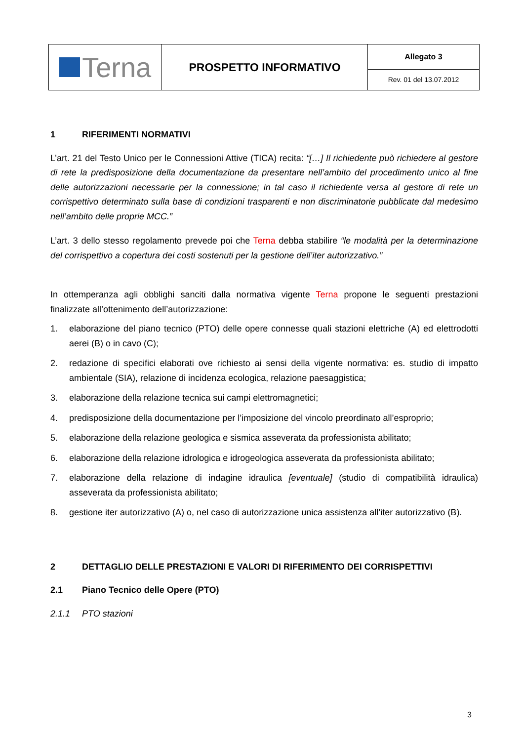| Terna | PROSPETTO INFORMATIVO | Allegato 3 |
| | | Rev. 01 del 13.07.2012 |
1 RIFERIMENTI NORMATIVI
L’art. 21 del Testo Unico per le Connessioni Attive (TICA) recita: “[…] Il richiedente può richiedere al gestore di rete la predisposizione della documentazione da presentare nell’ambito del procedimento unico al fine delle autorizzazioni necessarie per la connessione; in tal caso il richiedente versa al gestore di rete un corrispettivo determinato sulla base di condizioni trasparenti e non discriminatorie pubblicate dal medesimo nell’ambito delle proprie MCC.”
L’art. 3 dello stesso regolamento prevede poi che Terna debba stabilire “le modalità per la determinazione del corrispettivo a copertura dei costi sostenuti per la gestione dell’iter autorizzativo.”
In ottemperanza agli obblighi sanciti dalla normativa vigente Terna propone le seguenti prestazioni finalizzate all’ottenimento dell’autorizzazione:
1. elaborazione del piano tecnico (PTO) delle opere connesse quali stazioni elettriche (A) ed elettrodotti aerei (B) o in cavo (C);
2. redazione di specifici elaborati ove richiesto ai sensi della vigente normativa: es. studio di impatto ambientale (SIA), relazione di incidenza ecologica, relazione paesaggistica;
3. elaborazione della relazione tecnica sui campi elettromagnetici;
4. predisposizione della documentazione per l’imposizione del vincolo preordinato all’esproprio;
5. elaborazione della relazione geologica e sismica asseverata da professionista abilitato;
6. elaborazione della relazione idrologica e idrogeologica asseverata da professionista abilitato;
7. elaborazione della relazione di indagine idraulica [eventuale] (studio di compatibilità idraulica) asseverata da professionista abilitato;
8. gestione iter autorizzativo (A) o, nel caso di autorizzazione unica assistenza all’iter autorizzativo (B).
2 DETTAGLIO DELLE PRESTAZIONI E VALORI DI RIFERIMENTO DEI CORRISPETTIVI
2.1 Piano Tecnico delle Opere (PTO)
2.1.1 PTO stazioni
3